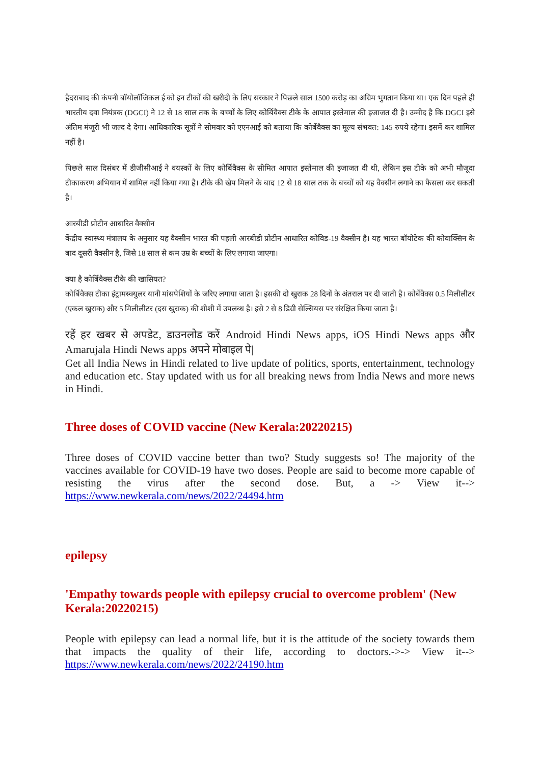हैदराबाद की कंपनी बॉयोलॉजिकल ई को इन टीकों की खरीदी के लिए सरकार ने पिछले साल 1500 करोड़ का अग्रिम भुगतान किया था। एक दिन पहले ही भारतीय दवा नियंत्रक (DGCI) ने 12 से 18 साल तक के बच्चों के लिए कोर्बिवैक्स टीके के आपात इस्तेमाल की इजाजत दी है। उम्मीद है कि DGCI इसे अंतिम मंजूरी भी जल्द दे देगा। आधिकारिक सूत्रों ने सोमवार को एएनआई को बताया कि कोर्बेवैक्स का मूल्य संभवत: 145 रुपये रहेगा। इसमें कर शामिल नहीं है।
पिछले साल दिसंबर में डीजीसीआई ने वयस्कों के लिए कोर्बिवैक्स के सीमित आपात इस्तेमाल की इजाजत दी थी, लेकिन इस टीके को अभी मौजूदा टीकाकरण अभियान में शामिल नहीं किया गया है। टीके की खेप मिलने के बाद 12 से 18 साल तक के बच्चों को यह वैक्सीन लगाने का फैसला कर सकती है।
आरबीडी प्रोटीन आधारित वैक्सीन
केंद्रीय स्वास्थ्य मंत्रालय के अनुसार यह वैक्सीन भारत की पहली आरबीडी प्रोटीन आधारित कोविड-19 वैक्सीन है। यह भारत बॉयोटेक की कोवाक्सिन के बाद दूसरी वैक्सीन है, जिसे 18 साल से कम उम्र के बच्चों के लिए लगाया जाएगा।
क्या है कोर्बिवैक्स टीके की खासियत?
कोर्बिवैक्स टीका इंट्रामस्क्युलर यानी मांसपेशियों के जरिए लगाया जाता है। इसकी दो खुराक 28 दिनों के अंतराल पर दी जाती है। कोर्बेवैक्स 0.5 मिलीलीटर (एकल खुराक) और 5 मिलीलीटर (दस खुराक) की शीशी में उपलब्ध है। इसे 2 से 8 डिग्री सेल्सियस पर संरक्षित किया जाता है।
रहें हर खबर से अपडेट, डाउनलोड करें Android Hindi News apps, iOS Hindi News apps और Amarujala Hindi News apps अपने मोबाइल पे|
Get all India News in Hindi related to live update of politics, sports, entertainment, technology and education etc. Stay updated with us for all breaking news from India News and more news in Hindi.
Three doses of COVID vaccine (New Kerala:20220215)
Three doses of COVID vaccine better than two? Study suggests so! The majority of the vaccines available for COVID-19 have two doses. People are said to become more capable of resisting the virus after the second dose. But, a -> View it--> https://www.newkerala.com/news/2022/24494.htm
epilepsy
'Empathy towards people with epilepsy crucial to overcome problem' (New Kerala:20220215)
People with epilepsy can lead a normal life, but it is the attitude of the society towards them that impacts the quality of their life, according to doctors.->-> View it--> https://www.newkerala.com/news/2022/24190.htm